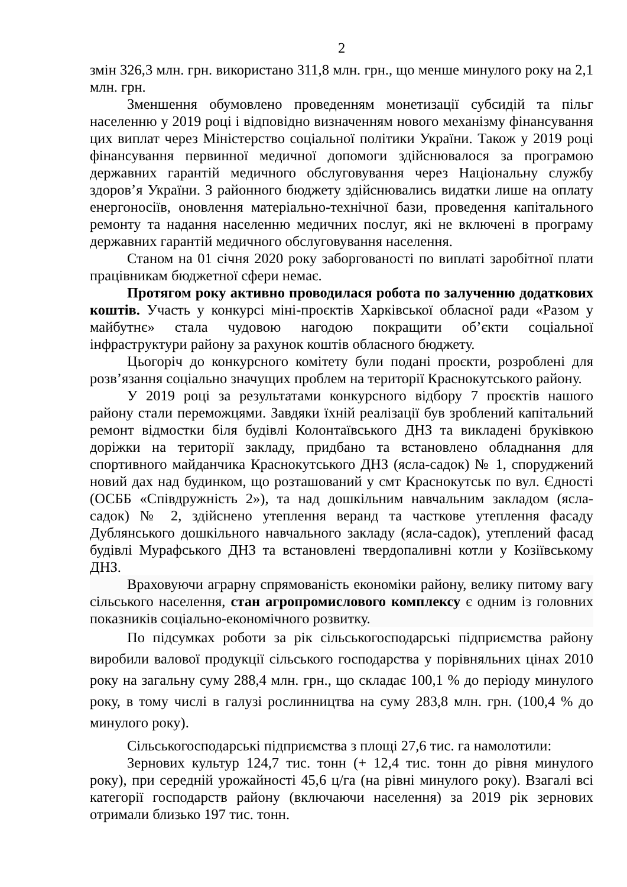2
змін 326,3 млн. грн. використано 311,8 млн. грн., що менше минулого року на 2,1 млн. грн.
Зменшення обумовлено проведенням монетизації субсидій та пільг населенню у 2019 році і відповідно визначенням нового механізму фінансування цих виплат через Міністерство соціальної політики України. Також у 2019 році фінансування первинної медичної допомоги здійснювалося за програмою державних гарантій медичного обслуговування через Національну службу здоров’я України. З районного бюджету здійснювались видатки лише на оплату енергоносіїв, оновлення матеріально-технічної бази, проведення капітального ремонту та надання населенню медичних послуг, які не включені в програму державних гарантій медичного обслуговування населення.
Станом на 01 січня 2020 року заборгованості по виплаті заробітної плати працівникам бюджетної сфери немає.
Протягом року активно проводилася робота по залученню додаткових коштів. Участь у конкурсі міні-проєктів Харківської обласної ради «Разом у майбутнє» стала чудовою нагодою покращити об’єкти соціальної інфраструктури району за рахунок коштів обласного бюджету.
Цьогоріч до конкурсного комітету були подані проєкти, розроблені для розв’язання соціально значущих проблем на території Краснокутського району.
У 2019 році за результатами конкурсного відбору 7 проєктів нашого району стали переможцями. Завдяки їхній реалізації був зроблений капітальний ремонт відмостки біля будівлі Колонтаївського ДНЗ та викладені бруківкою доріжки на території закладу, придбано та встановлено обладнання для спортивного майданчика Краснокутського ДНЗ (ясла-садок) № 1, споруджений новий дах над будинком, що розташований у смт Краснокутськ по вул. Єдності (ОСББ «Співдружність 2»), та над дошкільним навчальним закладом (ясла-садок) № 2, здійснено утеплення веранд та часткове утеплення фасаду Дублянського дошкільного навчального закладу (ясла-садок), утеплений фасад будівлі Мурафського ДНЗ та встановлені твердопаливні котли у Козіївському ДНЗ.
Враховуючи аграрну спрямованість економіки району, велику питому вагу сільського населення, стан агропромислового комплексу є одним із головних показників соціально-економічного розвитку.
По підсумках роботи за рік сільськогосподарські підприємства району виробили валової продукції сільського господарства у порівняльних цінах 2010 року на загальну суму 288,4 млн. грн., що складає 100,1 % до періоду минулого року, в тому числі в галузі рослинництва на суму 283,8 млн. грн. (100,4 % до минулого року).
Сільськогосподарські підприємства з площі 27,6 тис. га намолотили:
Зернових культур 124,7 тис. тонн (+ 12,4 тис. тонн до рівня минулого року), при середній урожайності 45,6 ц/га (на рівні минулого року). Взагалі всі категорії господарств району (включаючи населення) за 2019 рік зернових отримали близько 197 тис. тонн.